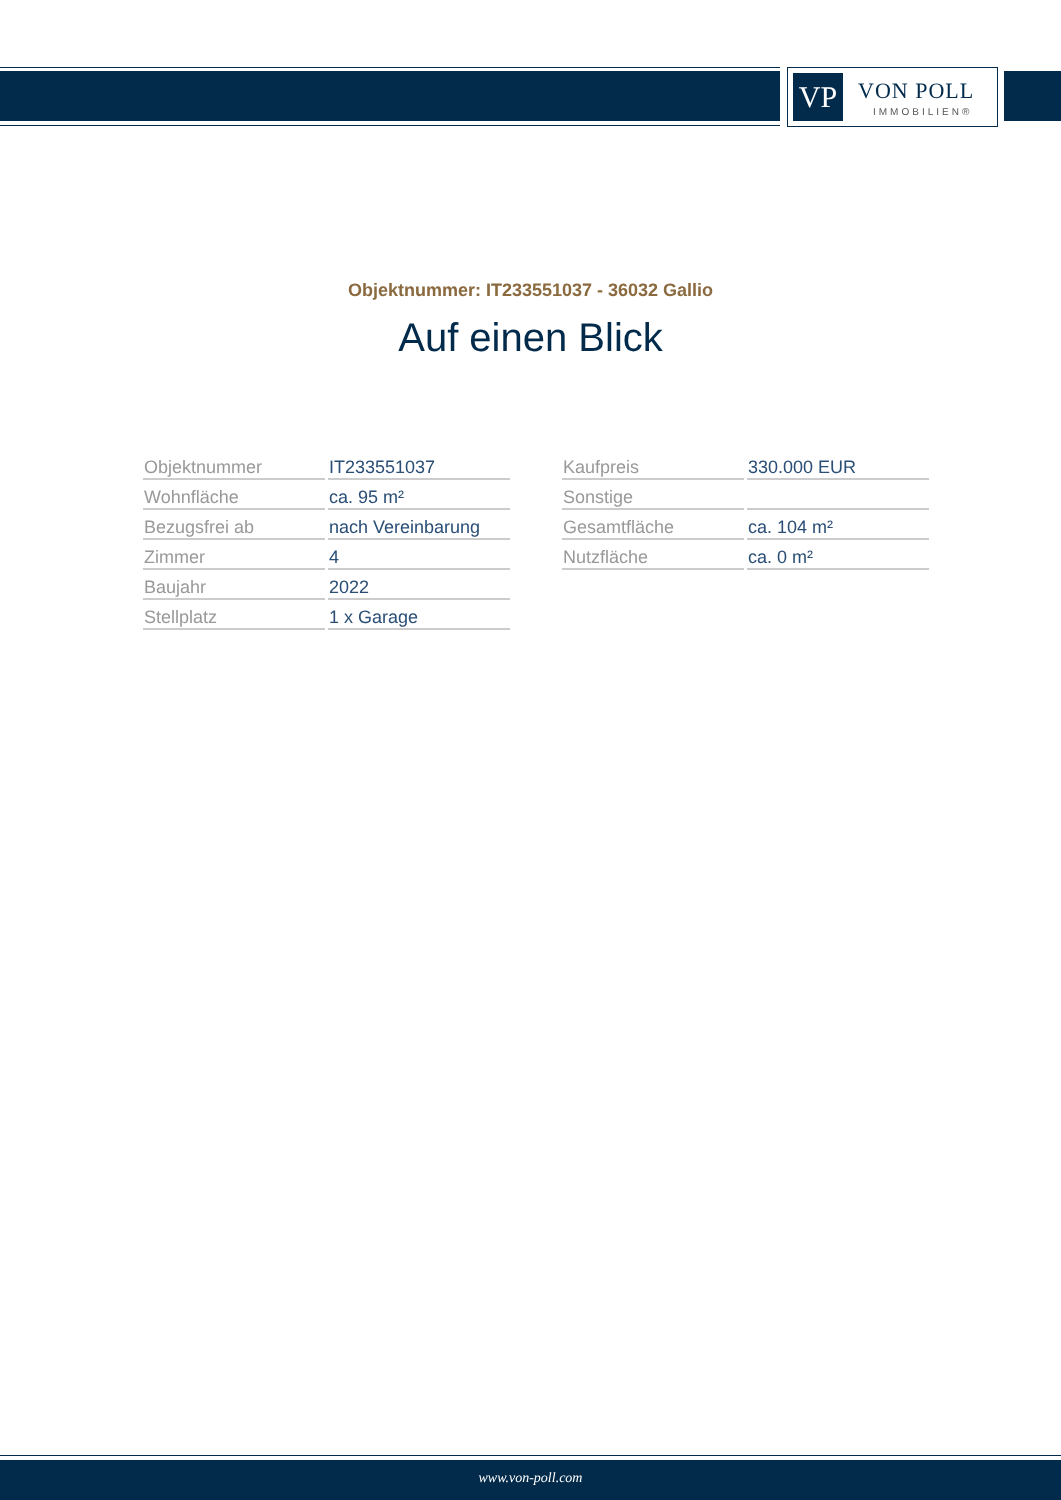VP VON POLL
IMMOBILIEN®
Objektnummer: IT233551037 - 36032 Gallio
Auf einen Blick
| Objektnummer | IT233551037 |
| Wohnfläche | ca. 95 m² |
| Bezugsfrei ab | nach Vereinbarung |
| Zimmer | 4 |
| Baujahr | 2022 |
| Stellplatz | 1 x Garage |
| Kaufpreis | 330.000 EUR |
| Sonstige | |
| Gesamtfläche | ca. 104 m² |
| Nutzfläche | ca. 0 m² |
www.von-poll.com